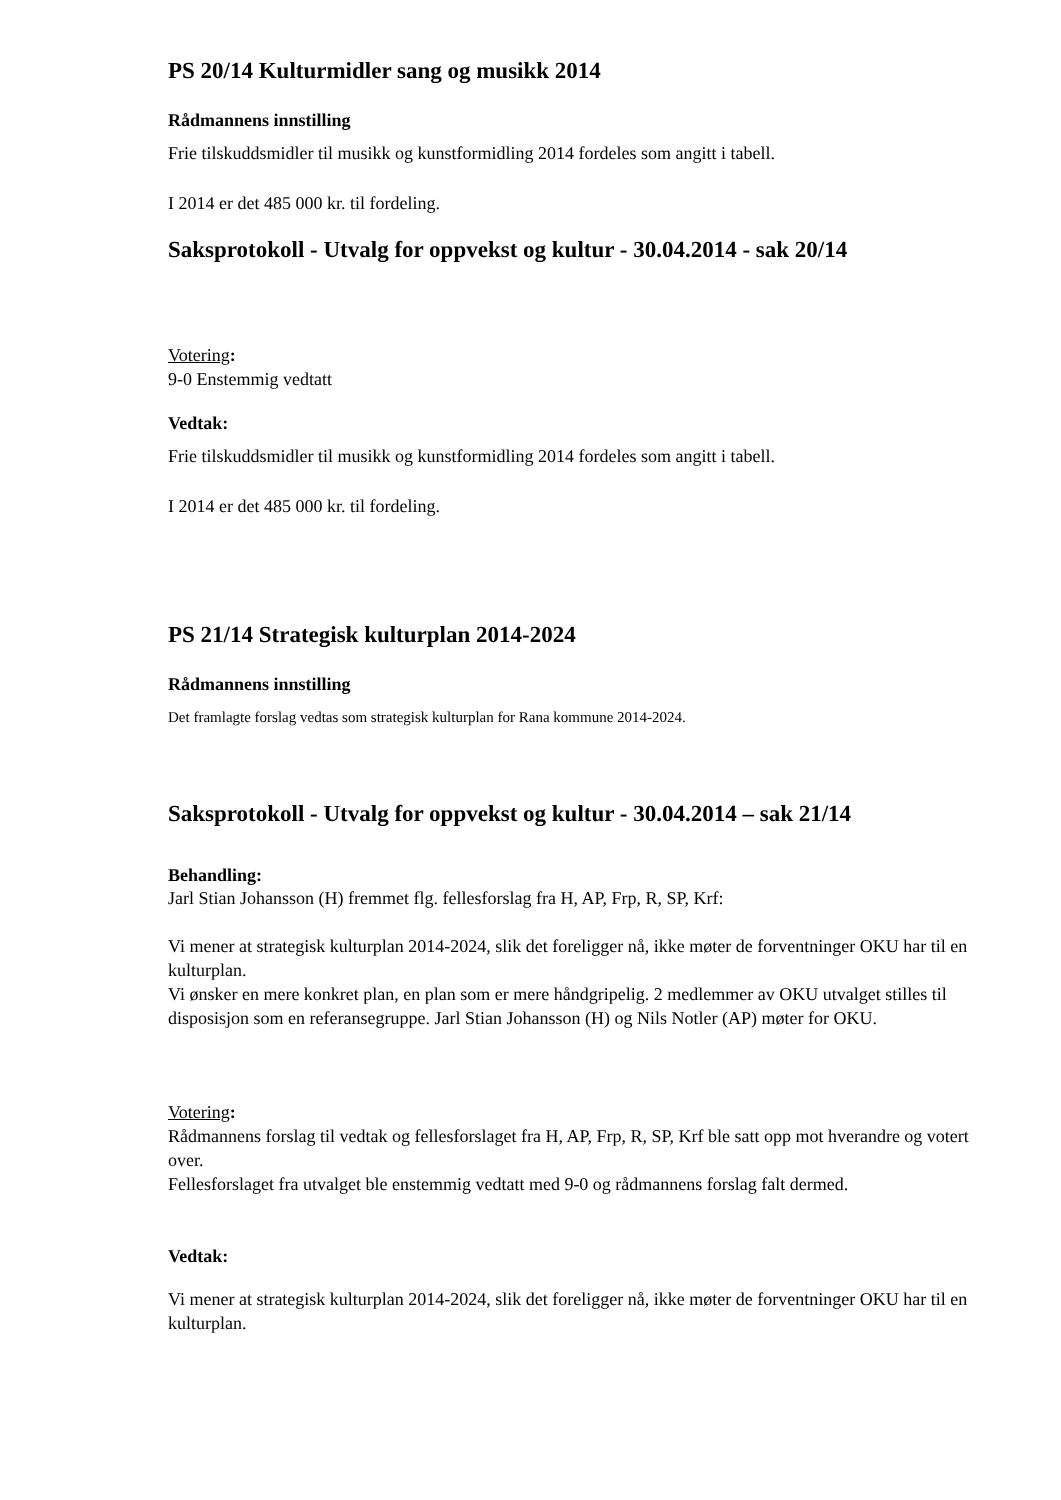PS 20/14 Kulturmidler sang og musikk 2014
Rådmannens innstilling
Frie tilskuddsmidler til musikk og kunstformidling 2014 fordeles som angitt i tabell.
I 2014 er det 485 000 kr. til fordeling.
Saksprotokoll - Utvalg for oppvekst og kultur - 30.04.2014 - sak 20/14
Votering:
9-0 Enstemmig vedtatt
Vedtak:
Frie tilskuddsmidler til musikk og kunstformidling 2014 fordeles som angitt i tabell.
I 2014 er det 485 000 kr. til fordeling.
PS 21/14 Strategisk kulturplan 2014-2024
Rådmannens innstilling
Det framlagte forslag vedtas som strategisk kulturplan for Rana kommune 2014-2024.
Saksprotokoll - Utvalg for oppvekst og kultur - 30.04.2014 – sak 21/14
Behandling:
Jarl Stian Johansson (H) fremmet flg. fellesforslag fra H, AP, Frp, R, SP, Krf:
Vi mener at strategisk kulturplan 2014-2024, slik det foreligger nå, ikke møter de forventninger OKU har til en kulturplan.
Vi ønsker en mere konkret plan, en plan som er mere håndgripelig. 2 medlemmer av OKU utvalget stilles til disposisjon som en referansegruppe. Jarl Stian Johansson (H) og Nils Notler (AP) møter for OKU.
Votering:
Rådmannens forslag til vedtak og fellesforslaget fra H, AP, Frp, R, SP, Krf ble satt opp mot hverandre og votert over.
Fellesforslaget fra utvalget ble enstemmig vedtatt med 9-0 og rådmannens forslag falt dermed.
Vedtak:
Vi mener at strategisk kulturplan 2014-2024, slik det foreligger nå, ikke møter de forventninger OKU har til en kulturplan.